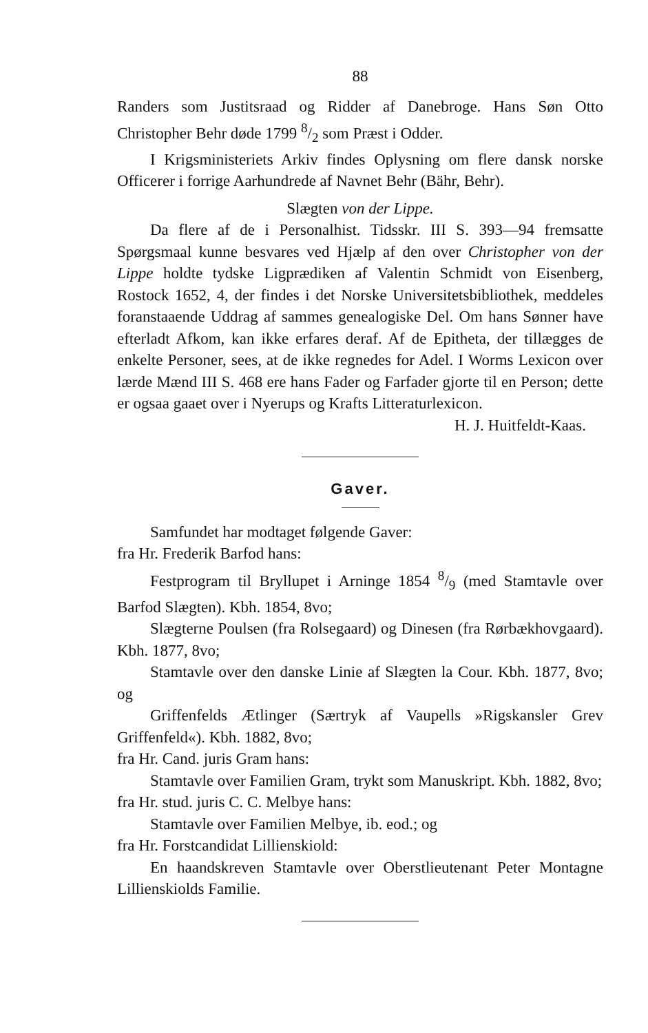88
Randers som Justitsraad og Ridder af Danebroge. Hans Søn Otto Christopher Behr døde 1799 8/2 som Præst i Odder.
I Krigsministeriets Arkiv findes Oplysning om flere dansk norske Officerer i forrige Aarhundrede af Navnet Behr (Bähr, Behr).
Slægten von der Lippe.
Da flere af de i Personalhist. Tidsskr. III S. 393—94 fremsatte Spørgsmaal kunne besvares ved Hjælp af den over Christopher von der Lippe holdte tydske Ligprædiken af Valentin Schmidt von Eisenberg, Rostock 1652, 4, der findes i det Norske Universitetsbibliothek, meddeles foranstaaende Uddrag af sammes genealogiske Del. Om hans Sønner have efterladt Afkom, kan ikke erfares deraf. Af de Epitheta, der tillægges de enkelte Personer, sees, at de ikke regnedes for Adel. I Worms Lexicon over lærde Mænd III S. 468 ere hans Fader og Farfader gjorte til en Person; dette er ogsaa gaaet over i Nyerups og Krafts Litteraturlexicon.
H. J. Huitfeldt-Kaas.
Gaver.
Samfundet har modtaget følgende Gaver:
fra Hr. Frederik Barfod hans:
Festprogram til Bryllupet i Arninge 1854 8/9 (med Stamtavle over Barfod Slægten). Kbh. 1854, 8vo;
Slægterne Poulsen (fra Rolsegaard) og Dinesen (fra Rørbækhovgaard). Kbh. 1877, 8vo;
Stamtavle over den danske Linie af Slægten la Cour. Kbh. 1877, 8vo; og
Griffenfelds Ætlinger (Særtryk af Vaupells »Rigskansler Grev Griffenfeld«). Kbh. 1882, 8vo;
fra Hr. Cand. juris Gram hans:
Stamtavle over Familien Gram, trykt som Manuskript. Kbh. 1882, 8vo;
fra Hr. stud. juris C. C. Melbye hans:
Stamtavle over Familien Melbye, ib. eod.; og
fra Hr. Forstcandidat Lillienskiold:
En haandskreven Stamtavle over Oberstlieutenant Peter Montagne Lillienskiolds Familie.